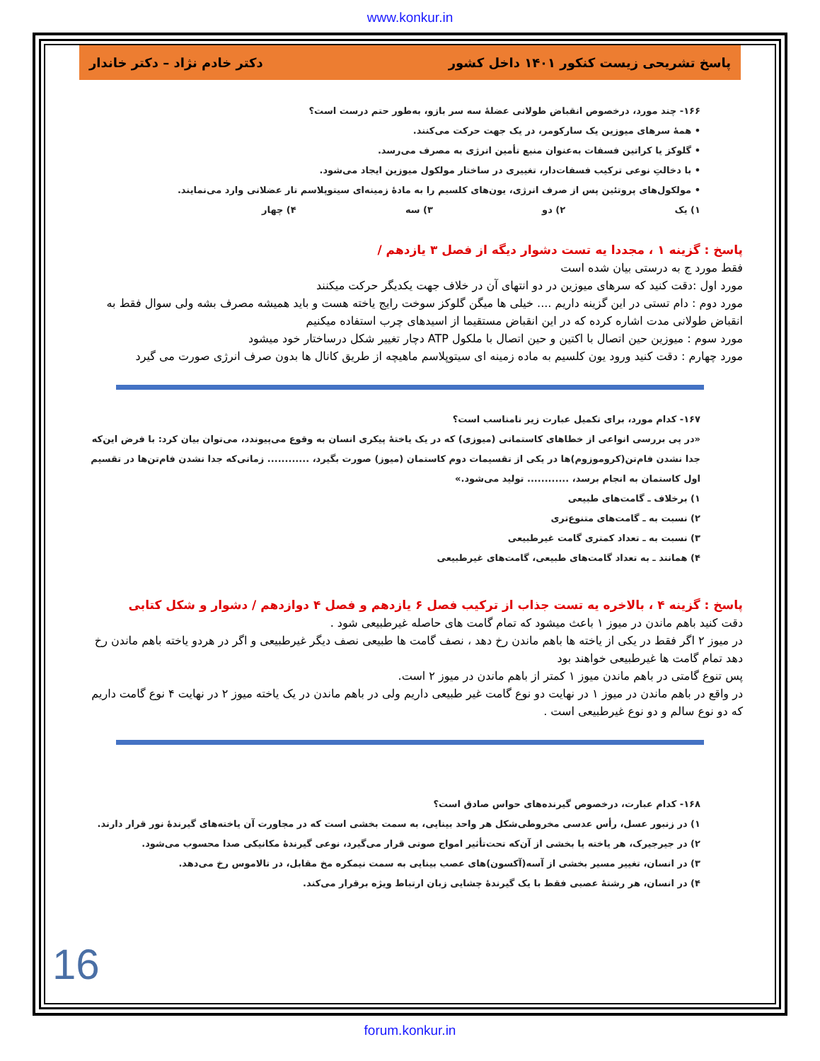www.konkur.in
پاسخ تشریحی زیست کنکور ۱۴۰۱ داخل کشور دکتر خادم نژاد – دکتر خاندار
۱۶۶- چند مورد، درخصوص انقباض طولانی عضلهٔ سه سر بازو، به‌طور حتم درست است؟
• همهٔ سرهای میوزین یک سارکومر، در یک جهت حرکت می‌کنند.
• گلوکز یا کراتین فسفات به‌عنوان منبع تأمین انرژی به مصرف می‌رسد.
• با دخالتِ نوعی ترکیب فسفات‌دار، تغییری در ساختار مولکول میوزین ایجاد می‌شود.
• مولکول‌های پروتئین پس از صرف انرژی، یون‌های کلسیم را به مادهٔ زمینه‌ای سیتوپلاسم تار عضلانی وارد می‌نمایند.
۱) یک ۲) دو ۳) سه ۴) چهار
پاسخ : گزینه ۱ ، مجددا یه تست دشوار دیگه از فصل ۳ یازدهم /
فقط مورد ج به درستی بیان شده است
مورد اول :دقت کنید که سرهای میوزین در دو انتهای آن در خلاف جهت یکدیگر حرکت میکنند
مورد دوم : دام تستی در این گزینه داریم .... خیلی ها میگن گلوکز سوخت رایج یاخته هست و باید همیشه مصرف بشه ولی سوال فقط به انقباض طولانی مدت اشاره کرده که در این انقباض مستقیما از اسیدهای چرب استفاده میکنیم
مورد سوم : میوزین حین اتصال با اکتین و حین اتصال با ملکول ATP دچار تغییر شکل درساختار خود میشود
مورد چهارم : دقت کنید ورود یون کلسیم به ماده زمینه ای سیتوپلاسم ماهیچه از طریق کانال ها بدون صرف انرژی صورت می گیرد
۱۶۷- کدام مورد، برای تکمیل عبارت زیر نامناسب است؟
«در پی بررسی انواعی از خطاهای کاستمانی (میوزی) که در یک یاختهٔ پیکری انسان به وقوع می‌پیوندد، می‌توان بیان کرد: با فرض این‌که جدا نشدن فام‌تن(کروموزوم)ها در یکی از تقسیمات دوم کاستمان (میوز) صورت بگیرد، ............ زمانی‌که جدا نشدن فام‌تن‌ها در تقسیم اول کاستمان به انجام برسد، ............ تولید می‌شود.»
۱) برخلاف ـ گامت‌های طبیعی
۲) نسبت به ـ گامت‌های متنوع‌تری
۳) نسبت به ـ تعداد کمتری گامت غیرطبیعی
۴) همانند ـ به تعداد گامت‌های طبیعی، گامت‌های غیرطبیعی
پاسخ : گزینه ۴ ، بالاخره یه تست جذاب از ترکیب فصل ۶ یازدهم و فصل ۴ دوازدهم / دشوار و شکل کتابی
دقت کنید باهم ماندن در میوز ۱ باعث میشود که تمام گامت های حاصله غیرطبیعی شود .
در میوز ۲ اگر فقط در یکی از یاخته ها باهم ماندن رخ دهد ، نصف گامت ها طبیعی نصف دیگر غیرطبیعی و اگر در هردو یاخته باهم ماندن رخ دهد تمام گامت ها غیرطبیعی خواهند بود
پس تنوع گامتی در باهم ماندن میوز ۱ کمتر از باهم ماندن در میوز ۲ است.
در واقع در باهم ماندن در میوز ۱ در نهایت دو نوع گامت غیر طبیعی داریم ولی در باهم ماندن در یک یاخته میوز ۲ در نهایت ۴ نوع گامت داریم که دو نوع سالم و دو نوع غیرطبیعی است .
۱۶۸- کدام عبارت، درخصوص گیرنده‌های حواس صادق است؟
۱) در زنبور عسل، رأس عدسی مخروطی‌شکل هر واحد بینایی، به سمت بخشی است که در مجاورت آن یاخته‌های گیرندهٔ نور قرار دارند.
۲) در جیرجیرک، هر یاخته یا بخشی از آن‌که تحت‌تأثیر امواج صوتی قرار می‌گیرد، نوعی گیرندهٔ مکانیکی صدا محسوب می‌شود.
۳) در انسان، تغییر مسیر بخشی از آسه(آکسون)های عصب بینایی به سمت نیمکره مخ مقابل، در تالاموس رخ می‌دهد.
۴) در انسان، هر رشتهٔ عصبی فقط با یک گیرندهٔ چشایی زبان ارتباط ویژه برقرار می‌کند.
16
forum.konkur.in